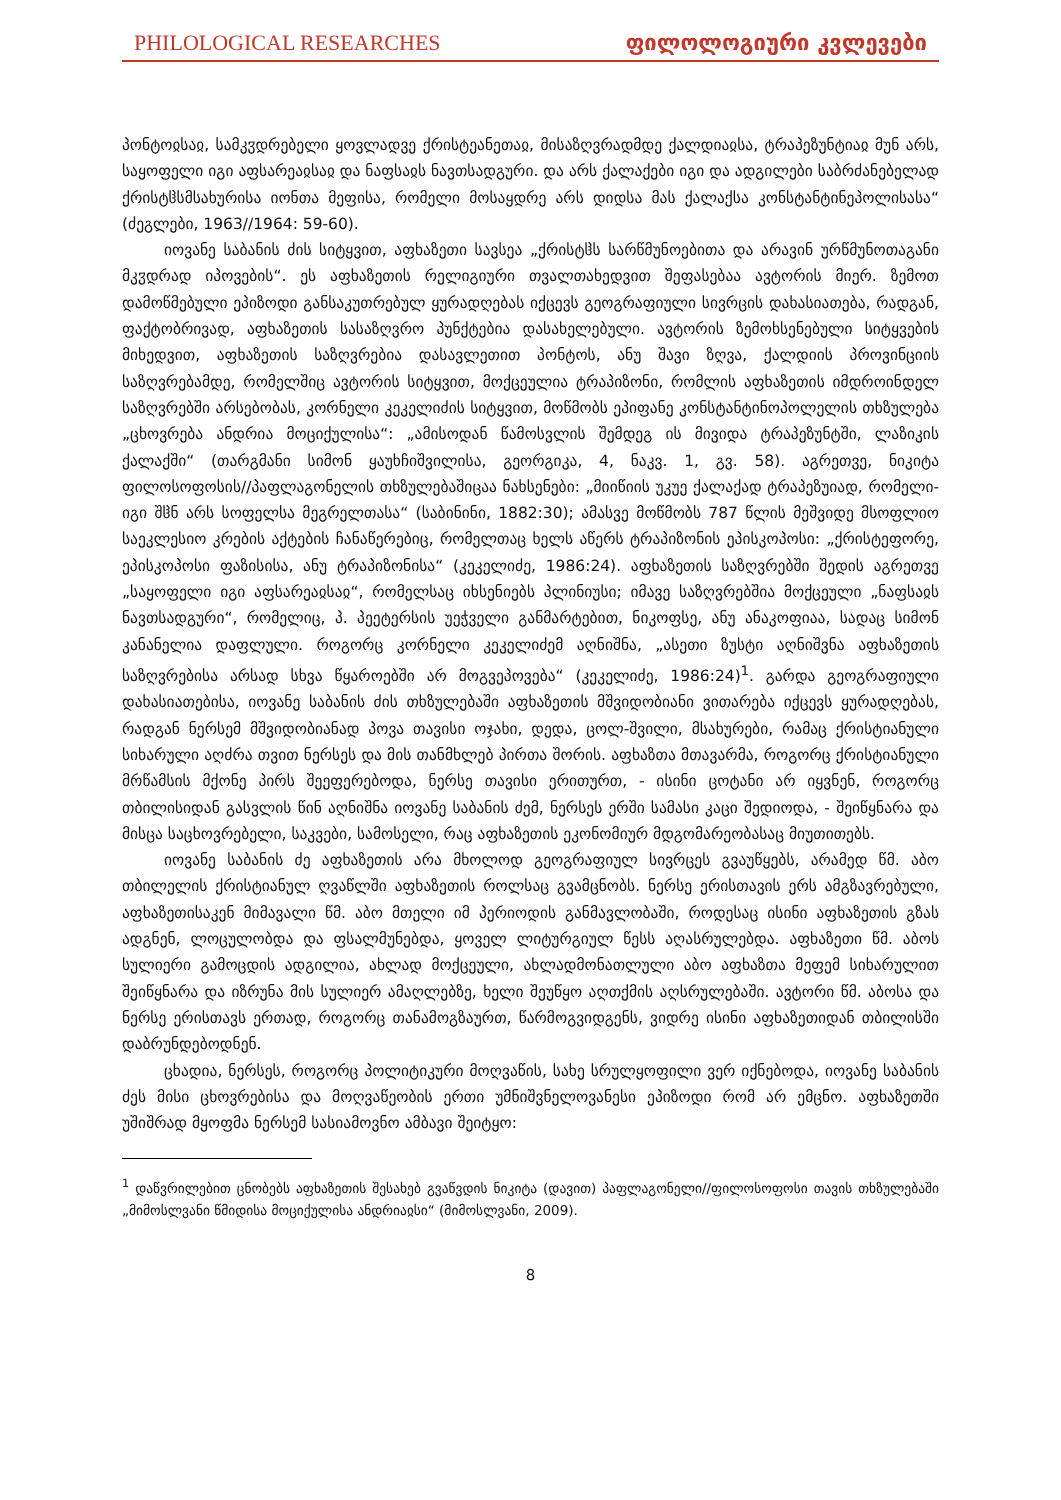PHILOLOGICAL RESEARCHES ფილოლოგიური კვლევები
პონტოჲსაჲ, სამკჳდრებელი ყოვლადვე ქრისტეანეთაჲ, მისაზღვრადმდე ქალდიაჲსა, ტრაპეზუნტიაჲ მუნ არს, საყოფელი იგი აფსარეაჲსაჲ და ნაფსაჲს ნავთსადგური. და არს ქალაქები იგი და ადგილები საბრძანებელად ქრისტჱსმსახურისა იონთა მეფისა, რომელი მოსაყდრე არს დიდსა მას ქალაქსა კონსტანტინეპოლისასა“ (ძეგლები, 1963//1964: 59-60).
იოვანე საბანის ძის სიტყვით, აფხაზეთი სავსეა „ქრისტჱს სარწმუნოებითა და არავინ ურწმუნოთაგანი მკჳდრად იპოვების“. ეს აფხაზეთის რელიგიური თვალთახედვით შეფასებაა ავტორის მიერ. ზემოთ დამოწმებული ეპიზოდი განსაკუთრებულ ყურადღებას იქცევს გეოგრაფიული სივრცის დახასიათება, რადგან, ფაქტობრივად, აფხაზეთის სასაზღვრო პუნქტებია დასახელებული. ავტორის ზემოხსენებული სიტყვების მიხედვით, აფხაზეთის საზღვრებია დასავლეთით პონტოს, ანუ შავი ზღვა, ქალდიის პროვინციის საზღვრებამდე, რომელშიც ავტორის სიტყვით, მოქცეულია ტრაპიზონი, რომლის აფხაზეთის იმდროინდელ საზღვრებში არსებობას, კორნელი კეკელიძის სიტყვით, მოწმობს ეპიფანე კონსტანტინოპოლელის თხზულება „ცხოვრება ანდრია მოციქულისა“: „ამისოდან წამოსვლის შემდეგ ის მივიდა ტრაპეზუნტში, ლაზიკის ქალაქში“ (თარგმანი სიმონ ყაუხჩიშვილისა, გეორგიკა, 4, ნაკვ. 1, გვ. 58). აგრეთვე, ნიკიტა ფილოსოფოსის//პაფლაგონელის თხზულებაშიცაა ნახსენები: „მიიწიის უკუე ქალაქად ტრაპეზუიად, რომელი-იგი შჱნ არს სოფელსა მეგრელთასა“ (საბინინი, 1882:30); ამასვე მოწმობს 787 წლის მეშვიდე მსოფლიო საეკლესიო კრების აქტების ჩანაწერებიც, რომელთაც ხელს აწერს ტრაპიზონის ეპისკოპოსი: „ქრისტეფორე, ეპისკოპოსი ფაზისისა, ანუ ტრაპიზონისა“ (კეკელიძე, 1986:24). აფხაზეთის საზღვრებში შედის აგრეთვე „საყოფელი იგი აფსარეაჲსაჲ“, რომელსაც იხსენიებს პლინიუსი; იმავე საზღვრებშია მოქცეული „ნაფსაჲს ნავთსადგური“, რომელიც, პ. პეეტერსის უეჭველი განმარტებით, ნიკოფსე, ანუ ანაკოფიაა, სადაც სიმონ კანანელია დაფლული. როგორც კორნელი კეკელიძემ აღნიშნა, „ასეთი ზუსტი აღნიშვნა აფხაზეთის საზღვრებისა არსად სხვა წყაროებში არ მოგვეპოვება“ (კეკელიძე, 1986:24)<sup>1</sup>. გარდა გეოგრაფიული დახასიათებისა, იოვანე საბანის ძის თხზულებაში აფხაზეთის მშვიდობიანი ვითარება იქცევს ყურადღებას, რადგან ნერსემ მშვიდობიანად პოვა თავისი ოჯახი, დედა, ცოლ-შვილი, მსახურები, რამაც ქრისტიანული სიხარული აღძრა თვით ნერსეს და მის თანმხლებ პირთა შორის. აფხაზთა მთავარმა, როგორც ქრისტიანული მრწამსის მქონე პირს შეეფერებოდა, ნერსე თავისი ერითურთ, - ისინი ცოტანი არ იყვნენ, როგორც თბილისიდან გასვლის წინ აღნიშნა იოვანე საბანის ძემ, ნერსეს ერში სამასი კაცი შედიოდა, - შეიწყნარა და მისცა საცხოვრებელი, საკვები, სამოსელი, რაც აფხაზეთის ეკონომიურ მდგომარეობასაც მიუთითებს.
იოვანე საბანის ძე აფხაზეთის არა მხოლოდ გეოგრაფიულ სივრცეს გვაუწყებს, არამედ წმ. აბო თბილელის ქრისტიანულ ღვაწლში აფხაზეთის როლსაც გვამცნობს. ნერსე ერისთავის ერს ამგზავრებული, აფხაზეთისაკენ მიმავალი წმ. აბო მთელი იმ პერიოდის განმავლობაში, როდესაც ისინი აფხაზეთის გზას ადგნენ, ლოცულობდა და ფსალმუნებდა, ყოველ ლიტურგიულ წესს აღასრულებდა. აფხაზეთი წმ. აბოს სულიერი გამოცდის ადგილია, ახლად მოქცეული, ახლადმონათლული აბო აფხაზთა მეფემ სიხარულით შეიწყნარა და იზრუნა მის სულიერ ამაღლებზე, ხელი შეუწყო აღთქმის აღსრულებაში. ავტორი წმ. აბოსა და ნერსე ერისთავს ერთად, როგორც თანამოგზაურთ, წარმოგვიდგენს, ვიდრე ისინი აფხაზეთიდან თბილისში დაბრუნდებოდნენ.
ცხადია, ნერსეს, როგორც პოლიტიკური მოღვაწის, სახე სრულყოფილი ვერ იქნებოდა, იოვანე საბანის ძეს მისი ცხოვრებისა და მოღვაწეობის ერთი უმნიშვნელოვანესი ეპიზოდი რომ არ ემცნო. აფხაზეთში უშიშრად მყოფმა ნერსემ სასიამოვნო ამბავი შეიტყო:
<sup>1</sup> დაწვრილებით ცნობებს აფხაზეთის შესახებ გვაწვდის ნიკიტა (დავით) პაფლაგონელი//ფილოსოფოსი თავის თხზულებაში „მიმოსლვანი წმიდისა მოციქულისა ანდრიაჲსი“ (მიმოსლვანი, 2009).
8